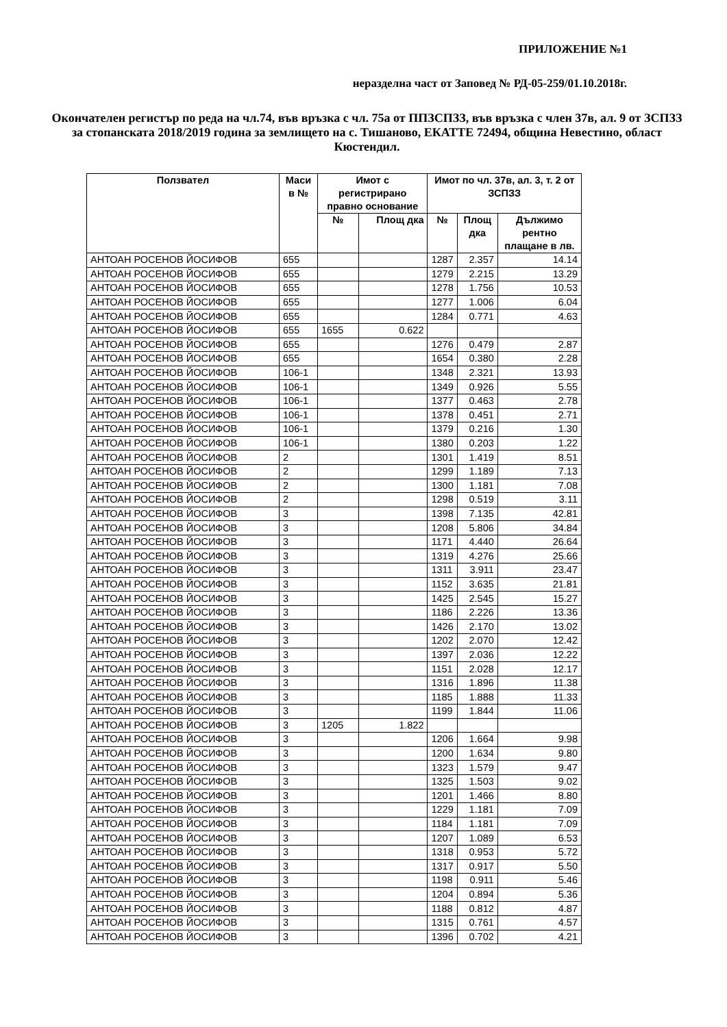ПРИЛОЖЕНИЕ №1
неразделна част от Заповед № РД-05-259/01.10.2018г.
Окончателен регистър по реда на чл.74, във връзка с чл. 75а от ППЗСПЗЗ, във връзка с член 37в, ал. 9 от ЗСПЗЗ за стопанската 2018/2019 година за землището на с. Тишаново, ЕКАТТЕ 72494, община Невестино, област Кюстендил.
| Ползвател | Маси в № | Имот с регистрирано правно основание | | Имот по чл. 37в, ал. 3, т. 2 от ЗСПЗЗ | | |
| --- | --- | --- | --- | --- | --- | --- |
| | | № | Площ дка | № | Площ дка | Дължимо рентно плащане в лв. |
| АНТОАН РОСЕНОВ ЙОСИФОВ | 655 | | | 1287 | 2.357 | 14.14 |
| АНТОАН РОСЕНОВ ЙОСИФОВ | 655 | | | 1279 | 2.215 | 13.29 |
| АНТОАН РОСЕНОВ ЙОСИФОВ | 655 | | | 1278 | 1.756 | 10.53 |
| АНТОАН РОСЕНОВ ЙОСИФОВ | 655 | | | 1277 | 1.006 | 6.04 |
| АНТОАН РОСЕНОВ ЙОСИФОВ | 655 | | | 1284 | 0.771 | 4.63 |
| АНТОАН РОСЕНОВ ЙОСИФОВ | 655 | 1655 | 0.622 | | | |
| АНТОАН РОСЕНОВ ЙОСИФОВ | 655 | | | 1276 | 0.479 | 2.87 |
| АНТОАН РОСЕНОВ ЙОСИФОВ | 655 | | | 1654 | 0.380 | 2.28 |
| АНТОАН РОСЕНОВ ЙОСИФОВ | 106-1 | | | 1348 | 2.321 | 13.93 |
| АНТОАН РОСЕНОВ ЙОСИФОВ | 106-1 | | | 1349 | 0.926 | 5.55 |
| АНТОАН РОСЕНОВ ЙОСИФОВ | 106-1 | | | 1377 | 0.463 | 2.78 |
| АНТОАН РОСЕНОВ ЙОСИФОВ | 106-1 | | | 1378 | 0.451 | 2.71 |
| АНТОАН РОСЕНОВ ЙОСИФОВ | 106-1 | | | 1379 | 0.216 | 1.30 |
| АНТОАН РОСЕНОВ ЙОСИФОВ | 106-1 | | | 1380 | 0.203 | 1.22 |
| АНТОАН РОСЕНОВ ЙОСИФОВ | 2 | | | 1301 | 1.419 | 8.51 |
| АНТОАН РОСЕНОВ ЙОСИФОВ | 2 | | | 1299 | 1.189 | 7.13 |
| АНТОАН РОСЕНОВ ЙОСИФОВ | 2 | | | 1300 | 1.181 | 7.08 |
| АНТОАН РОСЕНОВ ЙОСИФОВ | 2 | | | 1298 | 0.519 | 3.11 |
| АНТОАН РОСЕНОВ ЙОСИФОВ | 3 | | | 1398 | 7.135 | 42.81 |
| АНТОАН РОСЕНОВ ЙОСИФОВ | 3 | | | 1208 | 5.806 | 34.84 |
| АНТОАН РОСЕНОВ ЙОСИФОВ | 3 | | | 1171 | 4.440 | 26.64 |
| АНТОАН РОСЕНОВ ЙОСИФОВ | 3 | | | 1319 | 4.276 | 25.66 |
| АНТОАН РОСЕНОВ ЙОСИФОВ | 3 | | | 1311 | 3.911 | 23.47 |
| АНТОАН РОСЕНОВ ЙОСИФОВ | 3 | | | 1152 | 3.635 | 21.81 |
| АНТОАН РОСЕНОВ ЙОСИФОВ | 3 | | | 1425 | 2.545 | 15.27 |
| АНТОАН РОСЕНОВ ЙОСИФОВ | 3 | | | 1186 | 2.226 | 13.36 |
| АНТОАН РОСЕНОВ ЙОСИФОВ | 3 | | | 1426 | 2.170 | 13.02 |
| АНТОАН РОСЕНОВ ЙОСИФОВ | 3 | | | 1202 | 2.070 | 12.42 |
| АНТОАН РОСЕНОВ ЙОСИФОВ | 3 | | | 1397 | 2.036 | 12.22 |
| АНТОАН РОСЕНОВ ЙОСИФОВ | 3 | | | 1151 | 2.028 | 12.17 |
| АНТОАН РОСЕНОВ ЙОСИФОВ | 3 | | | 1316 | 1.896 | 11.38 |
| АНТОАН РОСЕНОВ ЙОСИФОВ | 3 | | | 1185 | 1.888 | 11.33 |
| АНТОАН РОСЕНОВ ЙОСИФОВ | 3 | | | 1199 | 1.844 | 11.06 |
| АНТОАН РОСЕНОВ ЙОСИФОВ | 3 | 1205 | 1.822 | | | |
| АНТОАН РОСЕНОВ ЙОСИФОВ | 3 | | | 1206 | 1.664 | 9.98 |
| АНТОАН РОСЕНОВ ЙОСИФОВ | 3 | | | 1200 | 1.634 | 9.80 |
| АНТОАН РОСЕНОВ ЙОСИФОВ | 3 | | | 1323 | 1.579 | 9.47 |
| АНТОАН РОСЕНОВ ЙОСИФОВ | 3 | | | 1325 | 1.503 | 9.02 |
| АНТОАН РОСЕНОВ ЙОСИФОВ | 3 | | | 1201 | 1.466 | 8.80 |
| АНТОАН РОСЕНОВ ЙОСИФОВ | 3 | | | 1229 | 1.181 | 7.09 |
| АНТОАН РОСЕНОВ ЙОСИФОВ | 3 | | | 1184 | 1.181 | 7.09 |
| АНТОАН РОСЕНОВ ЙОСИФОВ | 3 | | | 1207 | 1.089 | 6.53 |
| АНТОАН РОСЕНОВ ЙОСИФОВ | 3 | | | 1318 | 0.953 | 5.72 |
| АНТОАН РОСЕНОВ ЙОСИФОВ | 3 | | | 1317 | 0.917 | 5.50 |
| АНТОАН РОСЕНОВ ЙОСИФОВ | 3 | | | 1198 | 0.911 | 5.46 |
| АНТОАН РОСЕНОВ ЙОСИФОВ | 3 | | | 1204 | 0.894 | 5.36 |
| АНТОАН РОСЕНОВ ЙОСИФОВ | 3 | | | 1188 | 0.812 | 4.87 |
| АНТОАН РОСЕНОВ ЙОСИФОВ | 3 | | | 1315 | 0.761 | 4.57 |
| АНТОАН РОСЕНОВ ЙОСИФОВ | 3 | | | 1396 | 0.702 | 4.21 |